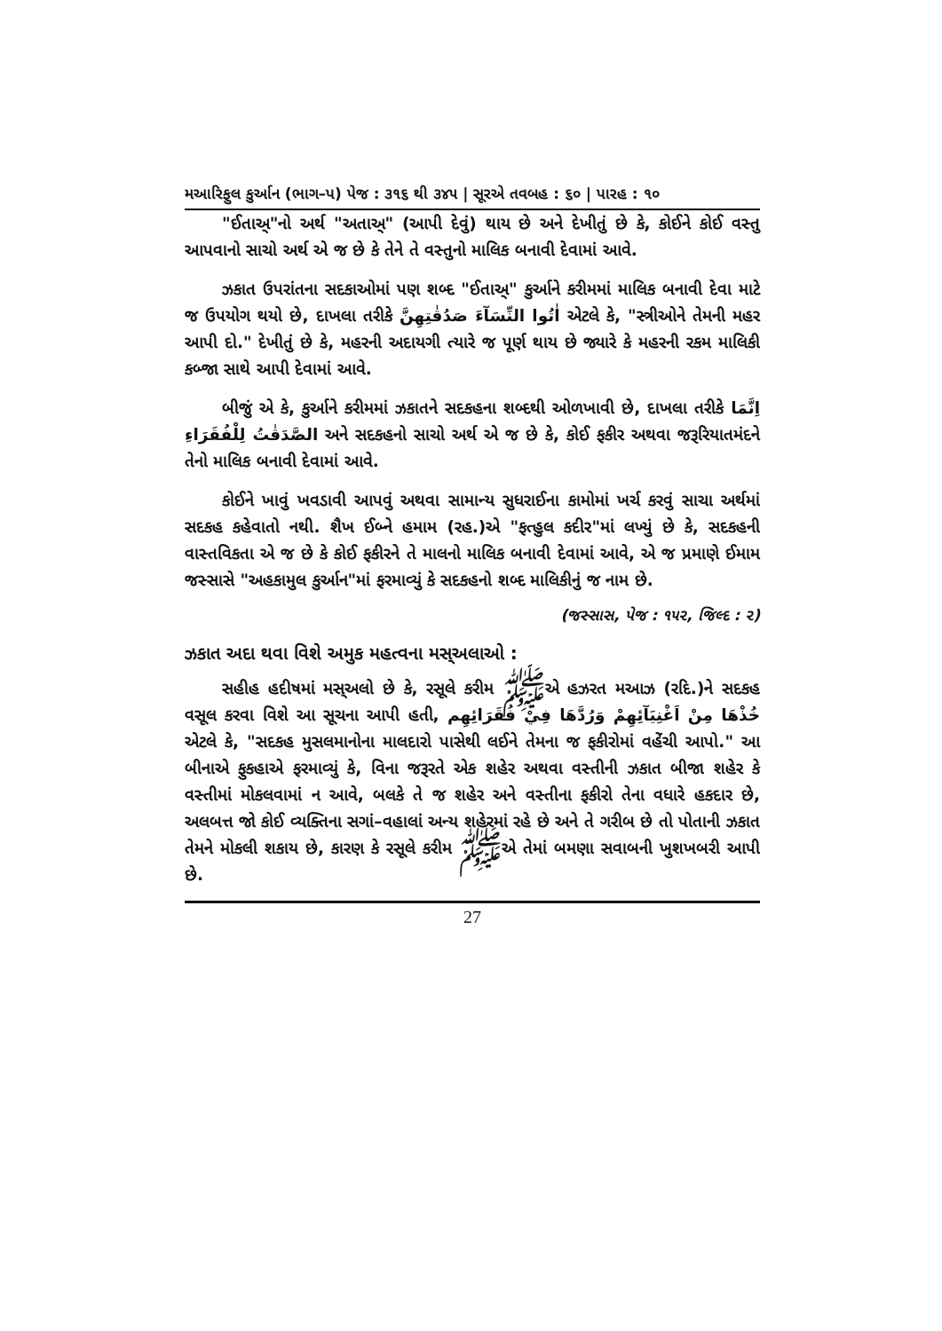મઆરિફુલ કુર્આન (ભાગ–પ) પેજ : ૩૧૬ થી ૩૪૫ | સૂરએ તવબહ : ૬૦ | પારહ : ૧૦
"ઈતાઅ્"નો અર્થ "અતાઅ્" (આપી દેવું) થાય છે અને દેખીતું છે કે, કોઈને કોઈ વસ્તુ આપવાનો સાચો અર્થ એ જ છે કે તેને તે વસ્તુનો માલિક બનાવી દેવામાં આવે.
ઝકાત ઉપરાંતના સદકાઓમાં પણ શબ્દ "ઈતાઅ્" કુર્આને કરીમમાં માલિક બનાવી દેવા માટે જ ઉપયોગ થયો છે, દાખલા તરીકે اٰتُوا النِّسَآءَ صَدُقٰتِهِنَّ એટલે કે, "સ્ત્રીઓને તેમની મહર આપી દો." દેખીતું છે કે, મહરની અદાયગી ત્યારે જ પૂર્ણ થાય છે જ્યારે કે મહરની રકમ માલિકી કબ્જા સાથે આપી દેવામાં આવે.
બીજું એ કે, કુર્આને કરીમમાં ઝકાતને સદકહના શબ્દથી ઓળખાવી છે, દાખલા તરીકે اِنَّمَا الصَّدَقٰتُ لِلْفُقَرَاءِ અને સદકહનો સાચો અર્થ એ જ છે કે, કોઈ ફકીર અથવા જરૂરિયાતમંદને તેનો માલિક બનાવી દેવામાં આવે.
કોઈને ખાવું ખવડાવી આપવું અથવા સામાન્ય સુધરાઈના કામોમાં ખર્ચ કરવું સાચા અર્થમાં સદકહ કહેવાતો નથી. શૈખ ઈબ્ને હમામ (રહ.)એ "ફત્હુલ કદીર"માં લખ્યું છે કે, સદકહની વાસ્તવિકતા એ જ છે કે કોઈ ફકીરને તે માલનો માલિક બનાવી દેવામાં આવે, એ જ પ્રમાણે ઈમામ જસ્સાસે "અહકામુલ કુર્આન"માં ફરમાવ્યું કે સદકહનો શબ્દ માલિકીનું જ નામ છે.
(જસ્સાસ, પેજ : ૧૫૨, જિલ્દ : ૨)
ઝકાત અદા થવા વિશે અમુક મહત્વના મસ્અલાઓ :
સહીહ હદીષમાં મસ્અલો છે કે, રસૂલે કરીમ ﷺએ હઝરત મઆઝ (રદિ.)ને સદકહ વસૂલ કરવા વિશે આ સૂચના આપી હતી, خُذْهَا مِنْ اَغْنِيَآئِهِمْ وَرُدَّهَا فِيْ فُقَرَائِهِم એટલે કે, "સદકહ મુસલમાનોના માલદારો પાસેથી લઈને તેમના જ ફકીરોમાં વહેંચી આપો." આ બીનાએ ફુકહાએ ફરમાવ્યું કે, વિના જરૂરતે એક શહેર અથવા વસ્તીની ઝકાત બીજા શહેર કે વસ્તીમાં મોકલવામાં ન આવે, બલકે તે જ શહેર અને વસ્તીના ફકીરો તેના વધારે હકદાર છે, અલબત્ત જો કોઈ વ્યક્તિના સગાં–વહાલાં અન્ય શહેરમાં રહે છે અને તે ગરીબ છે તો પોતાની ઝકાત તેમને મોકલી શકાય છે, કારણ કે રસૂલે કરીમ ﷺએ તેમાં બમણા સવાબની ખુશખબરી આપી છે.
27